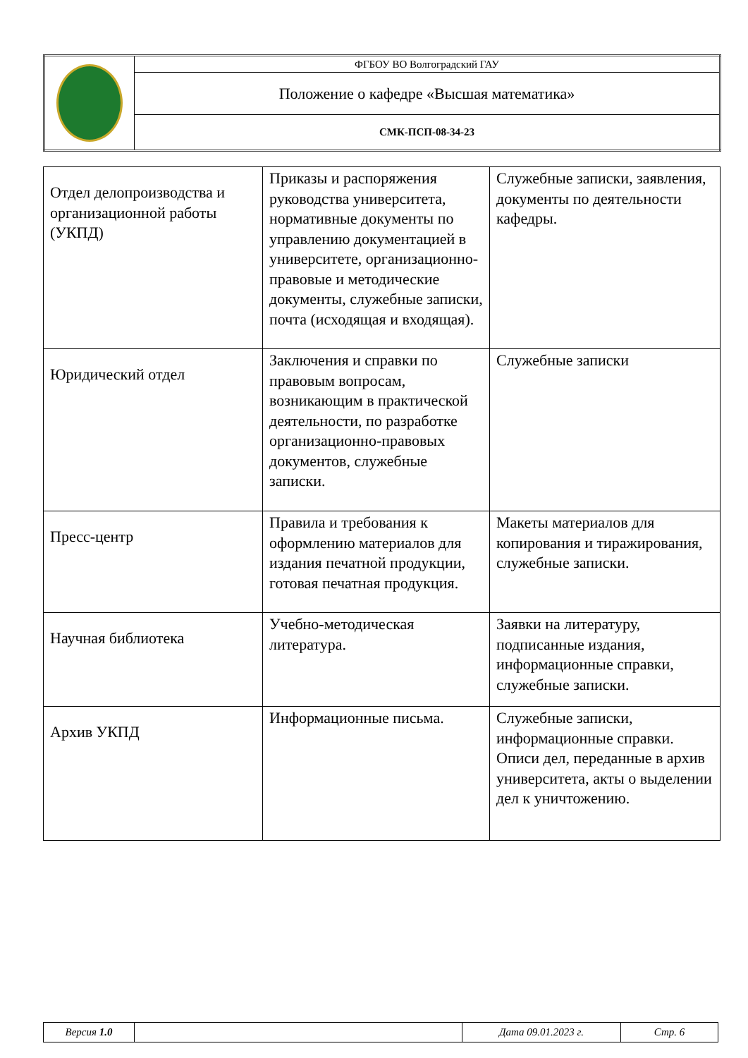| | ФГБОУ ВО Волгоградский ГАУ |
| | Положение о кафедре «Высшая математика» |
| | СМК-ПСП-08-34-23 |
| Отдел делопроизводства и организационной работы (УКПД) | Приказы и распоряжения руководства университета, нормативные документы по управлению документацией в университете, организационно-правовые и методические документы, служебные записки, почта (исходящая и входящая). | Служебные записки, заявления, документы по деятельности кафедры. |
| Юридический отдел | Заключения и справки по правовым вопросам, возникающим в практической деятельности, по разработке организационно-правовых документов, служебные записки. | Служебные записки |
| Пресс-центр | Правила и требования к оформлению материалов для издания печатной продукции, готовая печатная продукция. | Макеты материалов для копирования и тиражирования, служебные записки. |
| Научная библиотека | Учебно-методическая литература. | Заявки на литературу, подписанные издания, информационные справки, служебные записки. |
| Архив УКПД | Информационные письма. | Служебные записки, информационные справки. Описи дел, переданные в архив университета, акты о выделении дел к уничтожению. |
| Версия 1.0 | | Дата 09.01.2023 г. | Стр. 6 |